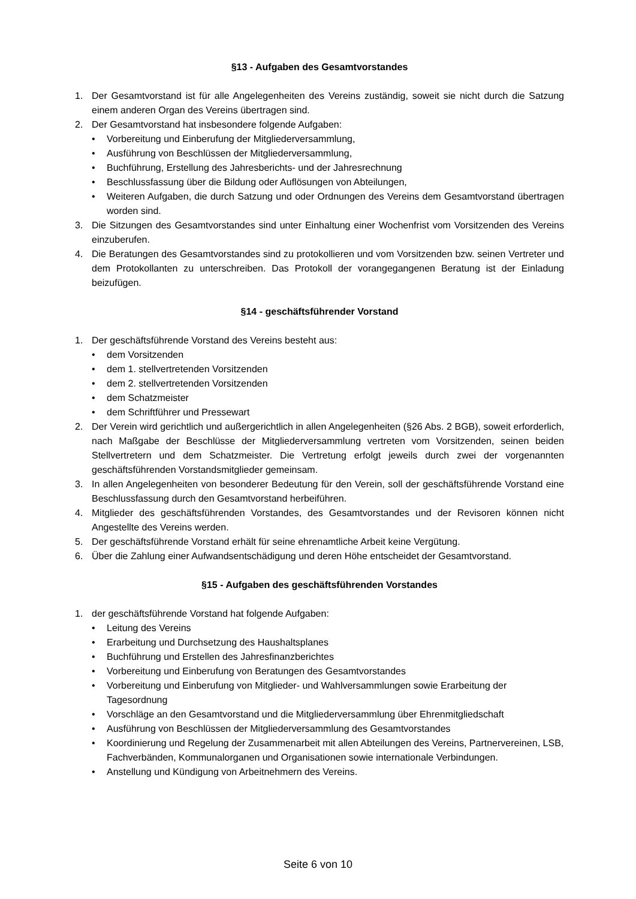§13 - Aufgaben des Gesamtvorstandes
1. Der Gesamtvorstand ist für alle Angelegenheiten des Vereins zuständig, soweit sie nicht durch die Satzung einem anderen Organ des Vereins übertragen sind.
2. Der Gesamtvorstand hat insbesondere folgende Aufgaben:
• Vorbereitung und Einberufung der Mitgliederversammlung,
• Ausführung von Beschlüssen der Mitgliederversammlung,
• Buchführung, Erstellung des Jahresberichts- und der Jahresrechnung
• Beschlussfassung über die Bildung oder Auflösungen von Abteilungen,
• Weiteren Aufgaben, die durch Satzung und oder Ordnungen des Vereins dem Gesamtvorstand übertragen worden sind.
3. Die Sitzungen des Gesamtvorstandes sind unter Einhaltung einer Wochenfrist vom Vorsitzenden des Vereins einzuberufen.
4. Die Beratungen des Gesamtvorstandes sind zu protokollieren und vom Vorsitzenden bzw. seinen Vertreter und dem Protokollanten zu unterschreiben. Das Protokoll der vorangegangenen Beratung ist der Einladung beizufügen.
§14 - geschäftsführender Vorstand
1. Der geschäftsführende Vorstand des Vereins besteht aus:
• dem Vorsitzenden
• dem 1. stellvertretenden Vorsitzenden
• dem 2. stellvertretenden Vorsitzenden
• dem Schatzmeister
• dem Schriftführer und Pressewart
2. Der Verein wird gerichtlich und außergerichtlich in allen Angelegenheiten (§26 Abs. 2 BGB), soweit erforderlich, nach Maßgabe der Beschlüsse der Mitgliederversammlung vertreten vom Vorsitzenden, seinen beiden Stellvertretern und dem Schatzmeister. Die Vertretung erfolgt jeweils durch zwei der vorgenannten geschäftsführenden Vorstandsmitglieder gemeinsam.
3. In allen Angelegenheiten von besonderer Bedeutung für den Verein, soll der geschäftsführende Vorstand eine Beschlussfassung durch den Gesamtvorstand herbeiführen.
4. Mitglieder des geschäftsführenden Vorstandes, des Gesamtvorstandes und der Revisoren können nicht Angestellte des Vereins werden.
5. Der geschäftsführende Vorstand erhält für seine ehrenamtliche Arbeit keine Vergütung.
6. Über die Zahlung einer Aufwandsentschädigung und deren Höhe entscheidet der Gesamtvorstand.
§15 - Aufgaben des geschäftsführenden Vorstandes
1. der geschäftsführende Vorstand hat folgende Aufgaben:
• Leitung des Vereins
• Erarbeitung und Durchsetzung des Haushaltsplanes
• Buchführung und Erstellen des Jahresfinanzberichtes
• Vorbereitung und Einberufung von Beratungen des Gesamtvorstandes
• Vorbereitung und Einberufung von Mitglieder- und Wahlversammlungen sowie Erarbeitung der Tagesordnung
• Vorschläge an den Gesamtvorstand und die Mitgliederversammlung über Ehrenmitgliedschaft
• Ausführung von Beschlüssen der Mitgliederversammlung des Gesamtvorstandes
• Koordinierung und Regelung der Zusammenarbeit mit allen Abteilungen des Vereins, Partnervereinen, LSB, Fachverbänden, Kommunalorganen und Organisationen sowie internationale Verbindungen.
• Anstellung und Kündigung von Arbeitnehmern des Vereins.
Seite 6 von 10